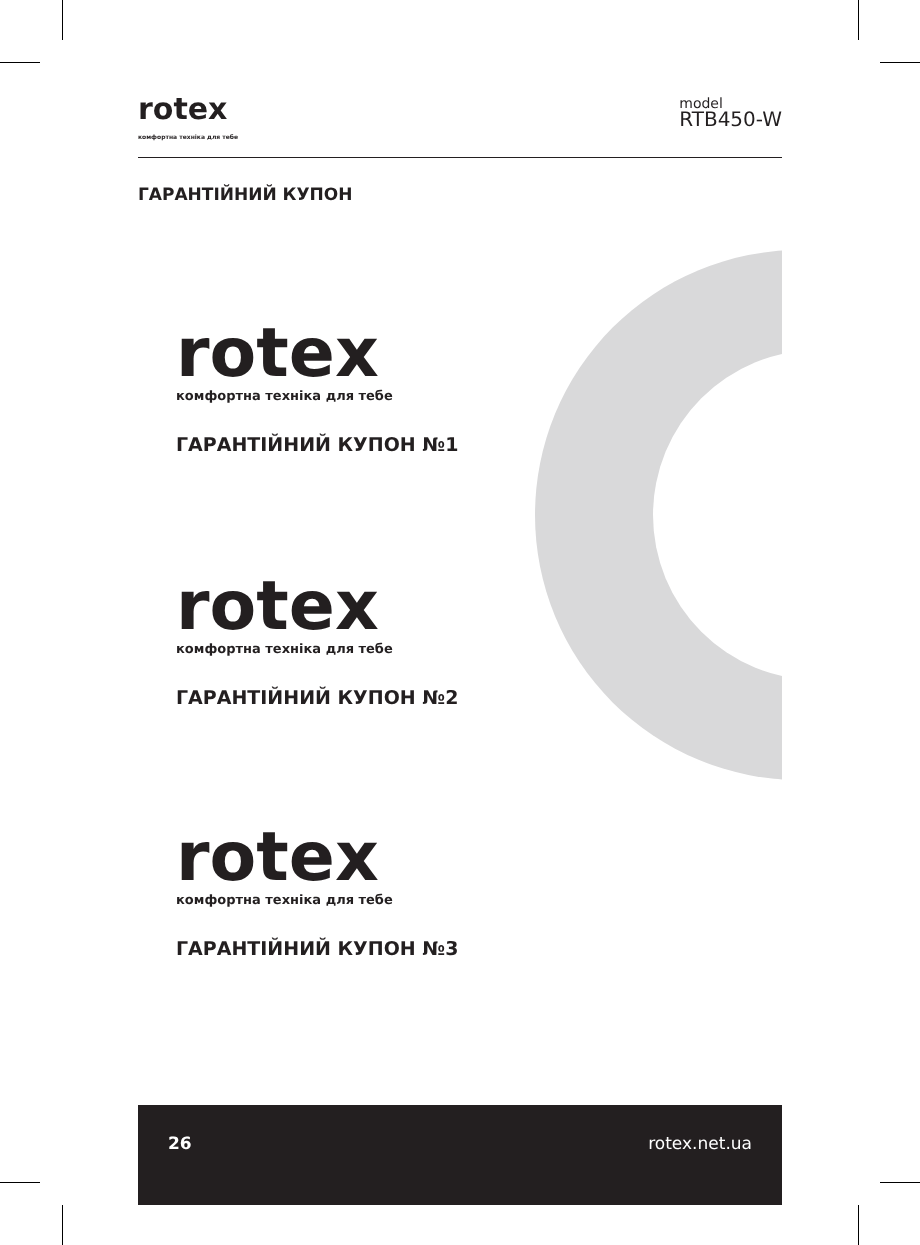rotex
комфортна техніка для тебе
model
RTB450-W
ГАРАНТІЙНИЙ КУПОН
rotex
комфортна техніка для тебе
ГАРАНТІЙНИЙ КУПОН №1
rotex
комфортна техніка для тебе
ГАРАНТІЙНИЙ КУПОН №2
rotex
комфортна техніка для тебе
ГАРАНТІЙНИЙ КУПОН №3
26 rotex.net.ua